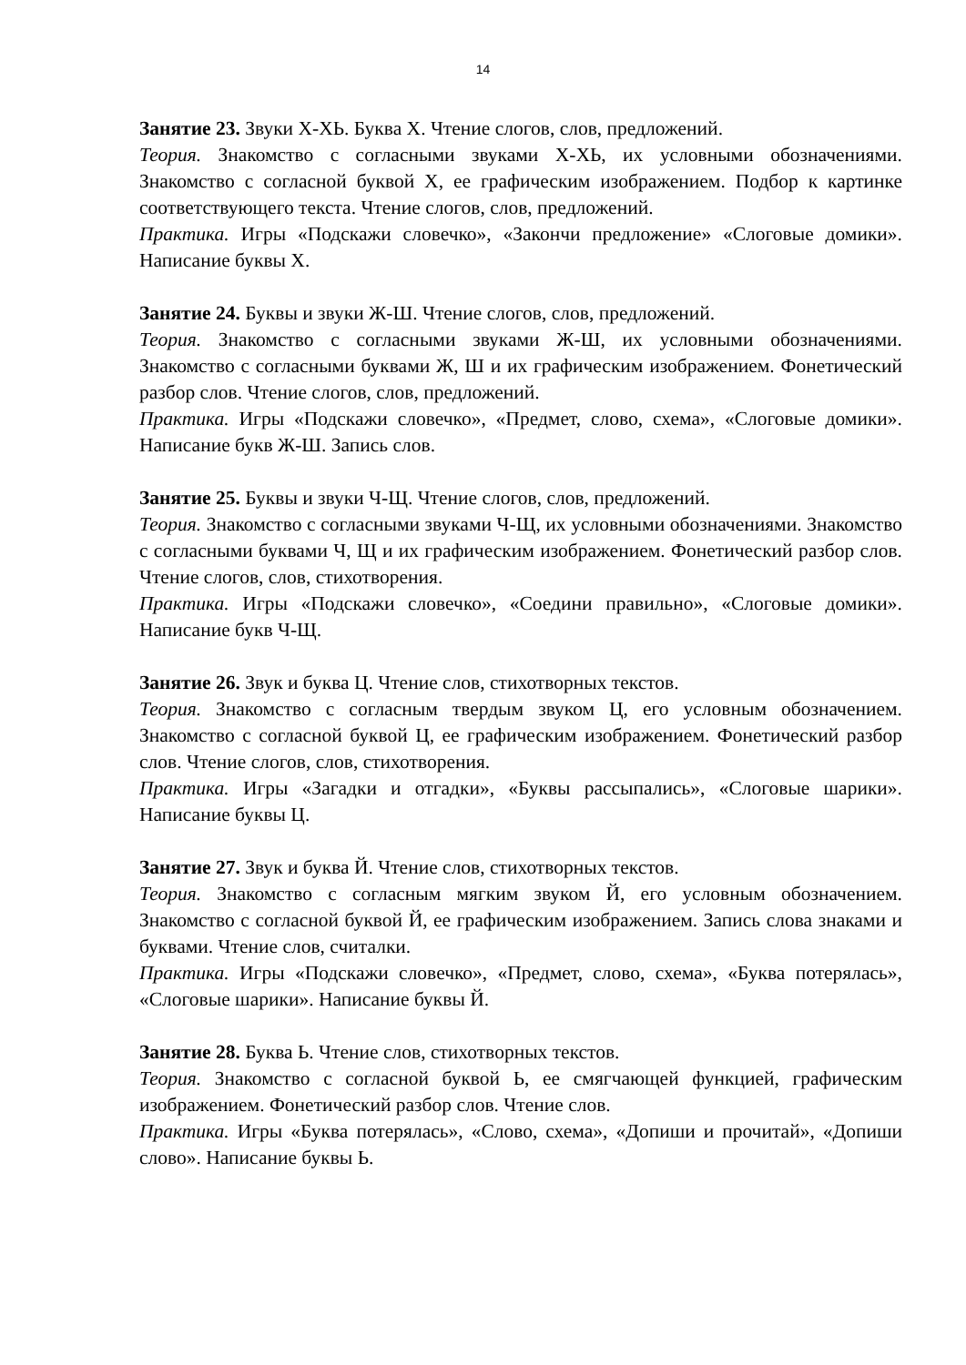14
Занятие 23. Звуки Х-ХЬ. Буква Х. Чтение слогов, слов, предложений.
Теория. Знакомство с согласными звуками Х-ХЬ, их условными обозначениями. Знакомство с согласной буквой Х, ее графическим изображением. Подбор к картинке соответствующего текста. Чтение слогов, слов, предложений.
Практика. Игры «Подскажи словечко», «Закончи предложение» «Слоговые домики». Написание буквы Х.
Занятие 24. Буквы и звуки Ж-Ш. Чтение слогов, слов, предложений.
Теория. Знакомство с согласными звуками Ж-Ш, их условными обозначениями. Знакомство с согласными буквами Ж, Ш и их графическим изображением. Фонетический разбор слов. Чтение слогов, слов, предложений.
Практика. Игры «Подскажи словечко», «Предмет, слово, схема», «Слоговые домики». Написание букв Ж-Ш. Запись слов.
Занятие 25. Буквы и звуки Ч-Щ. Чтение слогов, слов, предложений.
Теория. Знакомство с согласными звуками Ч-Щ, их условными обозначениями. Знакомство с согласными буквами Ч, Щ и их графическим изображением. Фонетический разбор слов. Чтение слогов, слов, стихотворения.
Практика. Игры «Подскажи словечко», «Соедини правильно», «Слоговые домики». Написание букв Ч-Щ.
Занятие 26. Звук и буква Ц. Чтение слов, стихотворных текстов.
Теория. Знакомство с согласным твердым звуком Ц, его условным обозначением. Знакомство с согласной буквой Ц, ее графическим изображением. Фонетический разбор слов. Чтение слогов, слов, стихотворения.
Практика. Игры «Загадки и отгадки», «Буквы рассыпались», «Слоговые шарики». Написание буквы Ц.
Занятие 27. Звук и буква Й. Чтение слов, стихотворных текстов.
Теория. Знакомство с согласным мягким звуком Й, его условным обозначением. Знакомство с согласной буквой Й, ее графическим изображением. Запись слова знаками и буквами. Чтение слов, считалки.
Практика. Игры «Подскажи словечко», «Предмет, слово, схема», «Буква потерялась», «Слоговые шарики». Написание буквы Й.
Занятие 28. Буква Ь. Чтение слов, стихотворных текстов.
Теория. Знакомство с согласной буквой Ь, ее смягчающей функцией, графическим изображением. Фонетический разбор слов. Чтение слов.
Практика. Игры «Буква потерялась», «Слово, схема», «Допиши и прочитай», «Допиши слово». Написание буквы Ь.